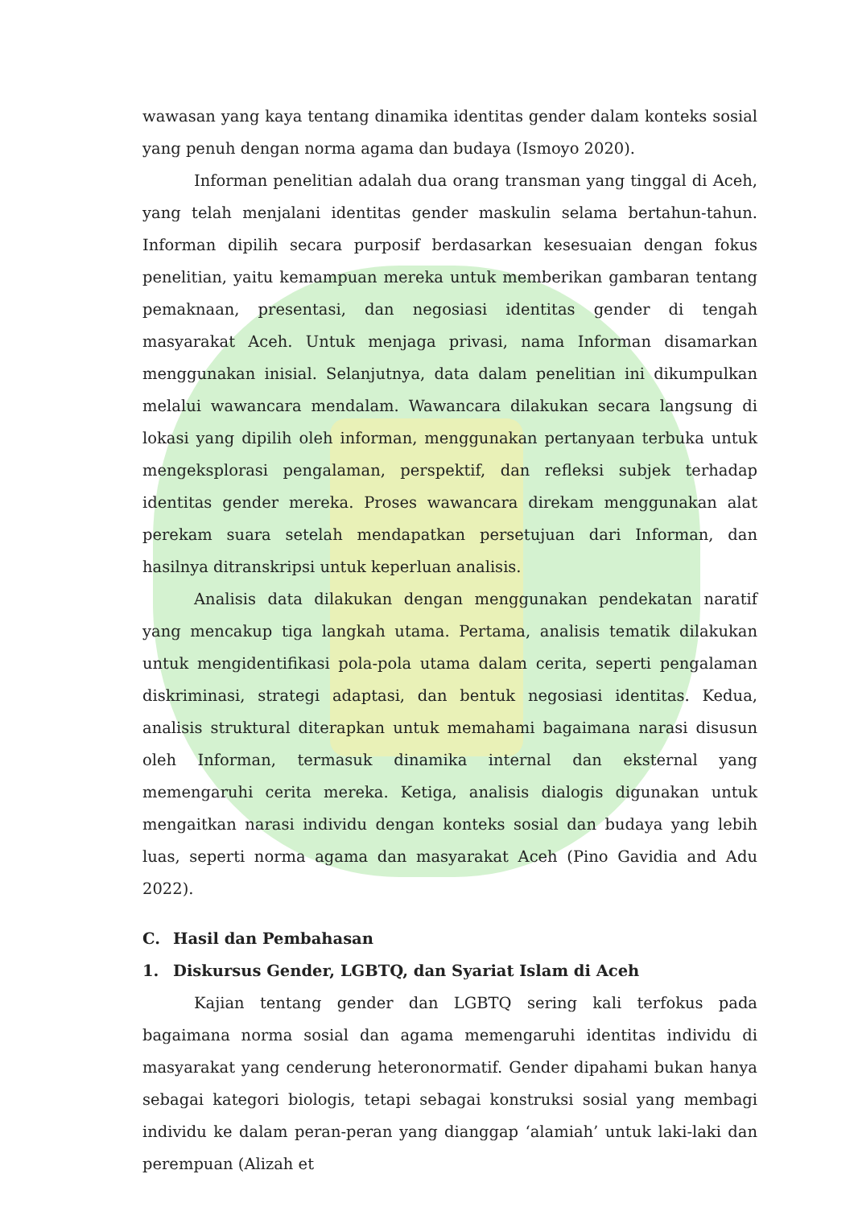wawasan yang kaya tentang dinamika identitas gender dalam konteks sosial yang penuh dengan norma agama dan budaya (Ismoyo 2020).
Informan penelitian adalah dua orang transman yang tinggal di Aceh, yang telah menjalani identitas gender maskulin selama bertahun-tahun. Informan dipilih secara purposif berdasarkan kesesuaian dengan fokus penelitian, yaitu kemampuan mereka untuk memberikan gambaran tentang pemaknaan, presentasi, dan negosiasi identitas gender di tengah masyarakat Aceh. Untuk menjaga privasi, nama Informan disamarkan menggunakan inisial. Selanjutnya, data dalam penelitian ini dikumpulkan melalui wawancara mendalam. Wawancara dilakukan secara langsung di lokasi yang dipilih oleh informan, menggunakan pertanyaan terbuka untuk mengeksplorasi pengalaman, perspektif, dan refleksi subjek terhadap identitas gender mereka. Proses wawancara direkam menggunakan alat perekam suara setelah mendapatkan persetujuan dari Informan, dan hasilnya ditranskripsi untuk keperluan analisis.
Analisis data dilakukan dengan menggunakan pendekatan naratif yang mencakup tiga langkah utama. Pertama, analisis tematik dilakukan untuk mengidentifikasi pola-pola utama dalam cerita, seperti pengalaman diskriminasi, strategi adaptasi, dan bentuk negosiasi identitas. Kedua, analisis struktural diterapkan untuk memahami bagaimana narasi disusun oleh Informan, termasuk dinamika internal dan eksternal yang memengaruhi cerita mereka. Ketiga, analisis dialogis digunakan untuk mengaitkan narasi individu dengan konteks sosial dan budaya yang lebih luas, seperti norma agama dan masyarakat Aceh (Pino Gavidia and Adu 2022).
C. Hasil dan Pembahasan
1. Diskursus Gender, LGBTQ, dan Syariat Islam di Aceh
Kajian tentang gender dan LGBTQ sering kali terfokus pada bagaimana norma sosial dan agama memengaruhi identitas individu di masyarakat yang cenderung heteronormatif. Gender dipahami bukan hanya sebagai kategori biologis, tetapi sebagai konstruksi sosial yang membagi individu ke dalam peran-peran yang dianggap ‘alamiah’ untuk laki-laki dan perempuan (Alizah et